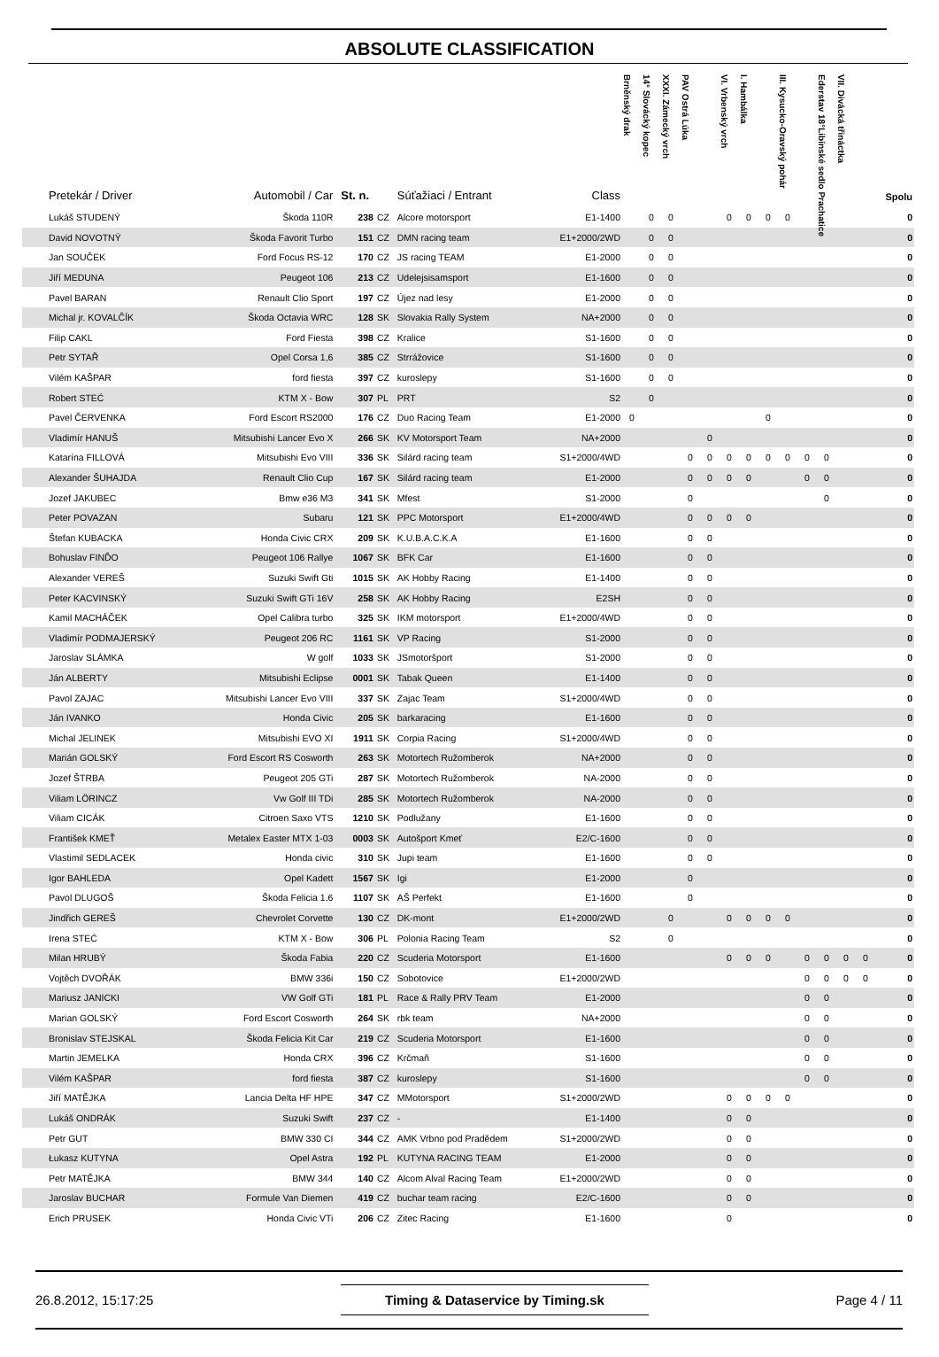ABSOLUTE CLASSIFICATION
| Pretekár / Driver | Automobil / Car | St. n. | | Súťažiaci / Entrant | Class | Brněnský drak | 14° Slovácký kopec | XXXI. Zámecký vrch | PAV Ostrá Lúka | | VI. Vrbenský vrch | I. Hambálka | | III. Kysucko-Oravský pohár | | Ederstav 18°Libínské sedlo Prachatice | VII. Divácká třináctka | | Spolu |
| --- | --- | --- | --- | --- | --- | --- | --- | --- | --- | --- | --- | --- | --- | --- | --- | --- | --- | --- | --- |
| Lukáš STUDENÝ | Škoda 110R | 238 | CZ | Alcore motorsport | E1-1400 | | 0 | 0 | | | 0 | 0 | 0 | 0 | | | | | 0 |
| David NOVOTNÝ | Škoda Favorit Turbo | 151 | CZ | DMN racing team | E1+2000/2WD | | 0 | 0 | | | | | | | | | | | 0 |
| Jan SOUČEK | Ford Focus RS-12 | 170 | CZ | JS racing TEAM | E1-2000 | | 0 | 0 | | | | | | | | | | | 0 |
| Jiří MEDUNA | Peugeot 106 | 213 | CZ | Udelejsisamsport | E1-1600 | | 0 | 0 | | | | | | | | | | | 0 |
| Pavel BARAN | Renault Clio Sport | 197 | CZ | Újez nad lesy | E1-2000 | | 0 | 0 | | | | | | | | | | | 0 |
| Michal jr. KOVALČÍK | Škoda Octavia WRC | 128 | SK | Slovakia Rally System | NA+2000 | | 0 | 0 | | | | | | | | | | | 0 |
| Filip CAKL | Ford Fiesta | 398 | CZ | Kralice | S1-1600 | | 0 | 0 | | | | | | | | | | | 0 |
| Petr SYTAŘ | Opel Corsa 1,6 | 385 | CZ | Strrážovice | S1-1600 | | 0 | 0 | | | | | | | | | | | 0 |
| Vilém KAŠPAR | ford fiesta | 397 | CZ | kuroslepy | S1-1600 | | 0 | 0 | | | | | | | | | | | 0 |
| Robert STEĆ | KTM X - Bow | 307 | PL | PRT | S2 | | 0 | | | | | | | | | | | | 0 |
| Pavel ČERVENKA | Ford Escort RS2000 | 176 | CZ | Duo Racing Team | E1-2000 | 0 | | | | | | | 0 | | | | | | 0 |
| Vladimír HANUŠ | Mitsubishi Lancer Evo X | 266 | SK | KV Motorsport Team | NA+2000 | | | | | 0 | | | | | | | | | 0 |
| Katarína FILLOVÁ | Mitsubishi Evo VIII | 336 | SK | Silárd racing team | S1+2000/4WD | | | | 0 | 0 | 0 | 0 | 0 | 0 | 0 | 0 | | | 0 |
| Alexander ŠUHAJDA | Renault Clio Cup | 167 | SK | Silárd racing team | E1-2000 | | | | 0 | 0 | 0 | 0 | | | 0 | 0 | | | 0 |
| Jozef JAKUBEC | Bmw e36 M3 | 341 | SK | Mfest | S1-2000 | | | | 0 | | | | | | | 0 | | | 0 |
| Peter POVAZAN | Subaru | 121 | SK | PPC Motorsport | E1+2000/4WD | | | | 0 | 0 | 0 | 0 | | | | | | | 0 |
| Štefan KUBACKA | Honda Civic CRX | 209 | SK | K.U.B.A.C.K.A | E1-1600 | | | | 0 | 0 | | | | | | | | | 0 |
| Bohuslav FINĎO | Peugeot 106 Rallye | 1067 | SK | BFK Car | E1-1600 | | | | 0 | 0 | | | | | | | | | 0 |
| Alexander VEREŠ | Suzuki Swift Gti | 1015 | SK | AK Hobby Racing | E1-1400 | | | | 0 | 0 | | | | | | | | | 0 |
| Peter KACVINSKÝ | Suzuki Swift GTi 16V | 258 | SK | AK Hobby Racing | E2SH | | | | 0 | 0 | | | | | | | | | 0 |
| Kamil MACHÁČEK | Opel Calibra turbo | 325 | SK | IKM motorsport | E1+2000/4WD | | | | 0 | 0 | | | | | | | | | 0 |
| Vladimír PODMAJERSKÝ | Peugeot 206 RC | 1161 | SK | VP Racing | S1-2000 | | | | 0 | 0 | | | | | | | | | 0 |
| Jaroslav SLÁMKA | W golf | 1033 | SK | JSmotoršport | S1-2000 | | | | 0 | 0 | | | | | | | | | 0 |
| Ján ALBERTY | Mitsubishi Eclipse | 0001 | SK | Tabak Queen | E1-1400 | | | | 0 | 0 | | | | | | | | | 0 |
| Pavol ZAJAC | Mitsubishi Lancer Evo VIII | 337 | SK | Zajac Team | S1+2000/4WD | | | | 0 | 0 | | | | | | | | | 0 |
| Ján IVANKO | Honda Civic | 205 | SK | barkaracing | E1-1600 | | | | 0 | 0 | | | | | | | | | 0 |
| Michal JELINEK | Mitsubishi EVO XI | 1911 | SK | Corpia Racing | S1+2000/4WD | | | | 0 | 0 | | | | | | | | | 0 |
| Marián GOLSKÝ | Ford Escort RS Cosworth | 263 | SK | Motortech Ružomberok | NA+2000 | | | | 0 | 0 | | | | | | | | | 0 |
| Jozef ŠTRBA | Peugeot 205 GTi | 287 | SK | Motortech Ružomberok | NA-2000 | | | | 0 | 0 | | | | | | | | | 0 |
| Viliam LÖRINCZ | Vw Golf III TDi | 285 | SK | Motortech Ružomberok | NA-2000 | | | | 0 | 0 | | | | | | | | | 0 |
| Viliam CICÁK | Citroen Saxo VTS | 1210 | SK | Podlužany | E1-1600 | | | | 0 | 0 | | | | | | | | | 0 |
| František KMEŤ | Metalex Easter MTX 1-03 | 0003 | SK | Autošport Kmeť | E2/C-1600 | | | | 0 | 0 | | | | | | | | | 0 |
| Vlastimil SEDLACEK | Honda civic | 310 | SK | Jupi team | E1-1600 | | | | 0 | 0 | | | | | | | | | 0 |
| Igor BAHLEDA | Opel Kadett | 1567 | SK | Igi | E1-2000 | | | | 0 | | | | | | | | | | 0 |
| Pavol DLUGOŠ | Škoda Felicia 1.6 | 1107 | SK | AŠ Perfekt | E1-1600 | | | | 0 | | | | | | | | | | 0 |
| Jindřich GEREŠ | Chevrolet Corvette | 130 | CZ | DK-mont | E1+2000/2WD | | | 0 | | | 0 | 0 | 0 | 0 | | | | | 0 |
| Irena STEĆ | KTM X - Bow | 306 | PL | Polonia Racing Team | S2 | | | 0 | | | | | | | | | | | 0 |
| Milan HRUBÝ | Škoda Fabia | 220 | CZ | Scuderia Motorsport | E1-1600 | | | | | | 0 | 0 | 0 | | 0 | 0 | 0 | 0 | 0 |
| Vojtěch DVOŘÁK | BMW 336i | 150 | CZ | Sobotovice | E1+2000/2WD | | | | | | | | | | 0 | 0 | 0 | 0 | 0 |
| Mariusz JANICKI | VW Golf GTi | 181 | PL | Race & Rally PRV Team | E1-2000 | | | | | | | | | | 0 | 0 | | | 0 |
| Marian GOLSKÝ | Ford Escort Cosworth | 264 | SK | rbk team | NA+2000 | | | | | | | | | | 0 | 0 | | | 0 |
| Bronislav STEJSKAL | Škoda Felicia Kit Car | 219 | CZ | Scuderia Motorsport | E1-1600 | | | | | | | | | | 0 | 0 | | | 0 |
| Martin JEMELKA | Honda CRX | 396 | CZ | Krčmaň | S1-1600 | | | | | | | | | | 0 | 0 | | | 0 |
| Vilém KAŠPAR | ford fiesta | 387 | CZ | kuroslepy | S1-1600 | | | | | | | | | | 0 | 0 | | | 0 |
| Jiří MATĚJKA | Lancia Delta HF HPE | 347 | CZ | MMotorsport | S1+2000/2WD | | | | | | 0 | 0 | 0 | 0 | | | | | 0 |
| Lukáš ONDRÁK | Suzuki Swift | 237 | CZ | - | E1-1400 | | | | | | 0 | 0 | | | | | | | 0 |
| Petr GUT | BMW 330 CI | 344 | CZ | AMK Vrbno pod Pradědem | S1+2000/2WD | | | | | | 0 | 0 | | | | | | | 0 |
| Łukasz KUTYNA | Opel Astra | 192 | PL | KUTYNA RACING TEAM | E1-2000 | | | | | | 0 | 0 | | | | | | | 0 |
| Petr MATĚJKA | BMW 344 | 140 | CZ | Alcom Alval Racing Team | E1+2000/2WD | | | | | | 0 | 0 | | | | | | | 0 |
| Jaroslav BUCHAR | Formule Van Diemen | 419 | CZ | buchar team racing | E2/C-1600 | | | | | | 0 | 0 | | | | | | | 0 |
| Erich PRUSEK | Honda Civic VTi | 206 | CZ | Zitec Racing | E1-1600 | | | | | | 0 | | | | | | | | 0 |
26.8.2012, 15:17:25 Timing & Dataservice by Timing.sk Page 4 / 11